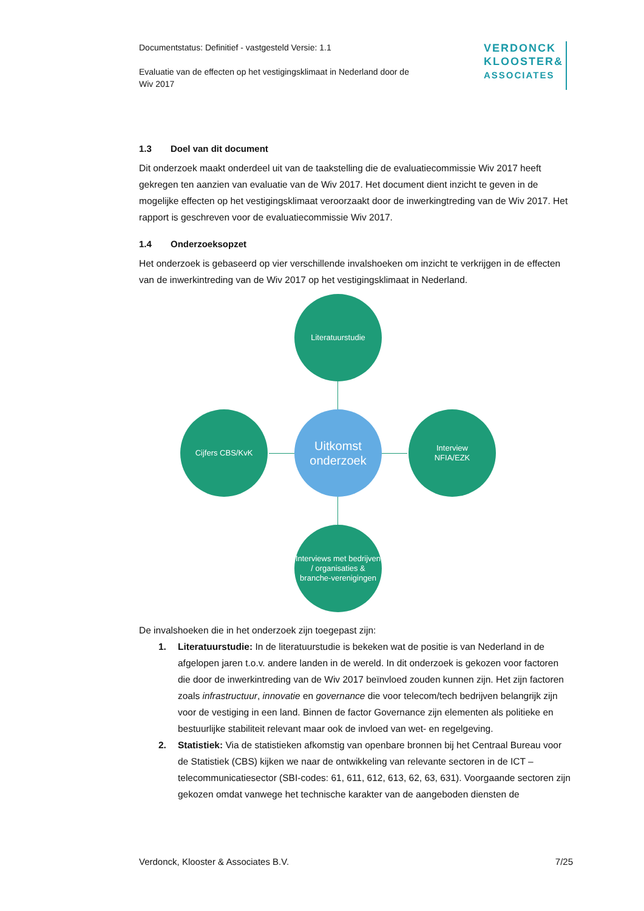Documentstatus: Definitief - vastgesteld Versie: 1.1
Evaluatie van de effecten op het vestigingsklimaat in Nederland door de Wiv 2017
VERDONCK
KLOOSTER&
ASSOCIATES
1.3 Doel van dit document
Dit onderzoek maakt onderdeel uit van de taakstelling die de evaluatiecommissie Wiv 2017 heeft gekregen ten aanzien van evaluatie van de Wiv 2017. Het document dient inzicht te geven in de mogelijke effecten op het vestigingsklimaat veroorzaakt door de inwerkingtreding van de Wiv 2017. Het rapport is geschreven voor de evaluatiecommissie Wiv 2017.
1.4 Onderzoeksopzet
Het onderzoek is gebaseerd op vier verschillende invalshoeken om inzicht te verkrijgen in de effecten van de inwerkintreding van de Wiv 2017 op het vestigingsklimaat in Nederland.
Literatuurstudie
Cijfers CBS/KvK
Uitkomst onderzoek
Interview
NFIA/EZK
Interviews met bedrijven / organisaties & branche-verenigingen
De invalshoeken die in het onderzoek zijn toegepast zijn:
1. Literatuurstudie: In de literatuurstudie is bekeken wat de positie is van Nederland in de afgelopen jaren t.o.v. andere landen in de wereld. In dit onderzoek is gekozen voor factoren die door de inwerkintreding van de Wiv 2017 beïnvloed zouden kunnen zijn. Het zijn factoren zoals infrastructuur, innovatie en governance die voor telecom/tech bedrijven belangrijk zijn voor de vestiging in een land. Binnen de factor Governance zijn elementen als politieke en bestuurlijke stabiliteit relevant maar ook de invloed van wet- en regelgeving.
2. Statistiek: Via de statistieken afkomstig van openbare bronnen bij het Centraal Bureau voor de Statistiek (CBS) kijken we naar de ontwikkeling van relevante sectoren in de ICT – telecommunicatiesector (SBI-codes: 61, 611, 612, 613, 62, 63, 631). Voorgaande sectoren zijn gekozen omdat vanwege het technische karakter van de aangeboden diensten de
Verdonck, Klooster & Associates B.V. 7/25